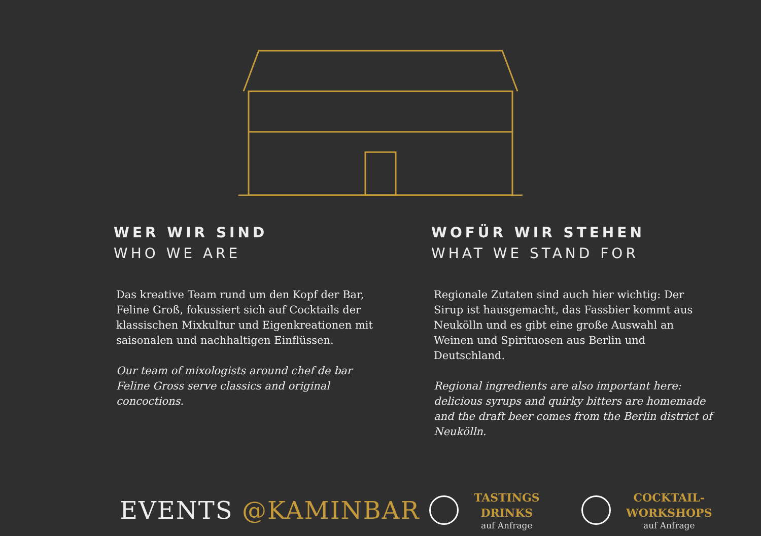WER WIR SIND
WHO WE ARE
Das kreative Team rund um den Kopf der Bar, Feline Groß, fokussiert sich auf Cocktails der klassischen Mixkultur und Eigenkreationen mit saisonalen und nachhaltigen Einflüssen.
Our team of mixologists around chef de bar Feline Gross serve classics and original concoctions.
WOFÜR WIR STEHEN
WHAT WE STAND FOR
Regionale Zutaten sind auch hier wichtig: Der Sirup ist hausgemacht, das Fassbier kommt aus Neukölln und es gibt eine große Auswahl an Weinen und Spirituosen aus Berlin und Deutschland.
Regional ingredients are also important here: delicious syrups and quirky bitters are homemade and the draft beer comes from the Berlin district of Neukölln.
EVENTS @KAMINBAR
TASTINGS
DRINKS
auf Anfrage
COCKTAIL-
WORKSHOPS
auf Anfrage